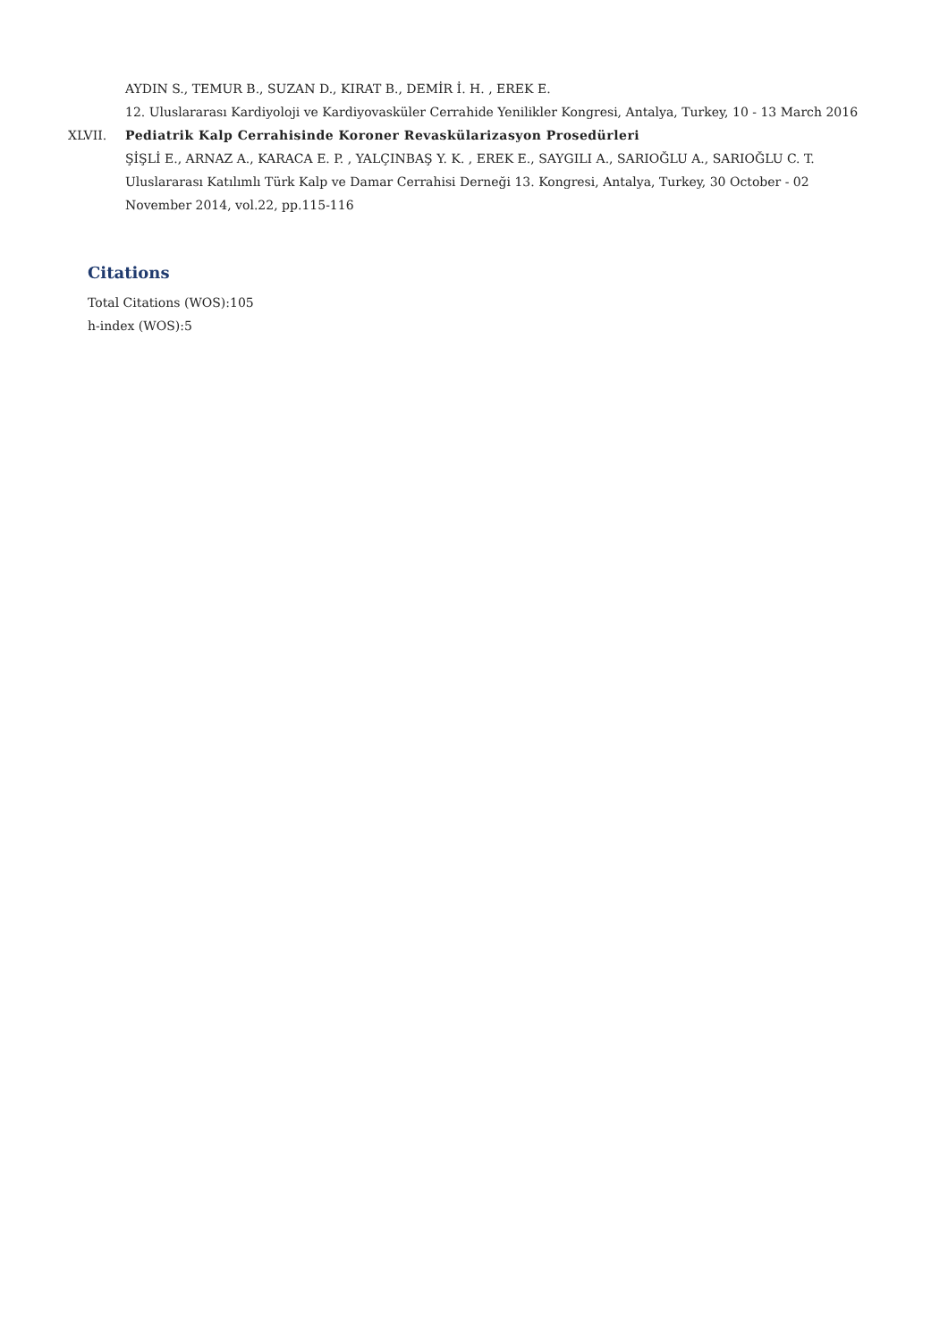AYDIN S., TEMUR B., SUZAN D., KIRAT B., DEMİR İ. H. , EREK E.
12. Uluslararası Kardiyoloji ve Kardiyovasküler Cerrahide Yenilikler Kongresi, Antalya, Turkey, 10 - 13 March 2016
XLVII. Pediatrik Kalp Cerrahisinde Koroner Revaskülarizasyon Prosedürleri
ŞİŞLİ E., ARNAZ A., KARACA E. P. , YALÇINBAŞ Y. K. , EREK E., SAYGILI A., SARIOĞLU A., SARIOĞLU C. T.
Uluslararası Katılımlı Türk Kalp ve Damar Cerrahisi Derneği 13. Kongresi, Antalya, Turkey, 30 October - 02
November 2014, vol.22, pp.115-116
Citations
Total Citations (WOS):105
h-index (WOS):5